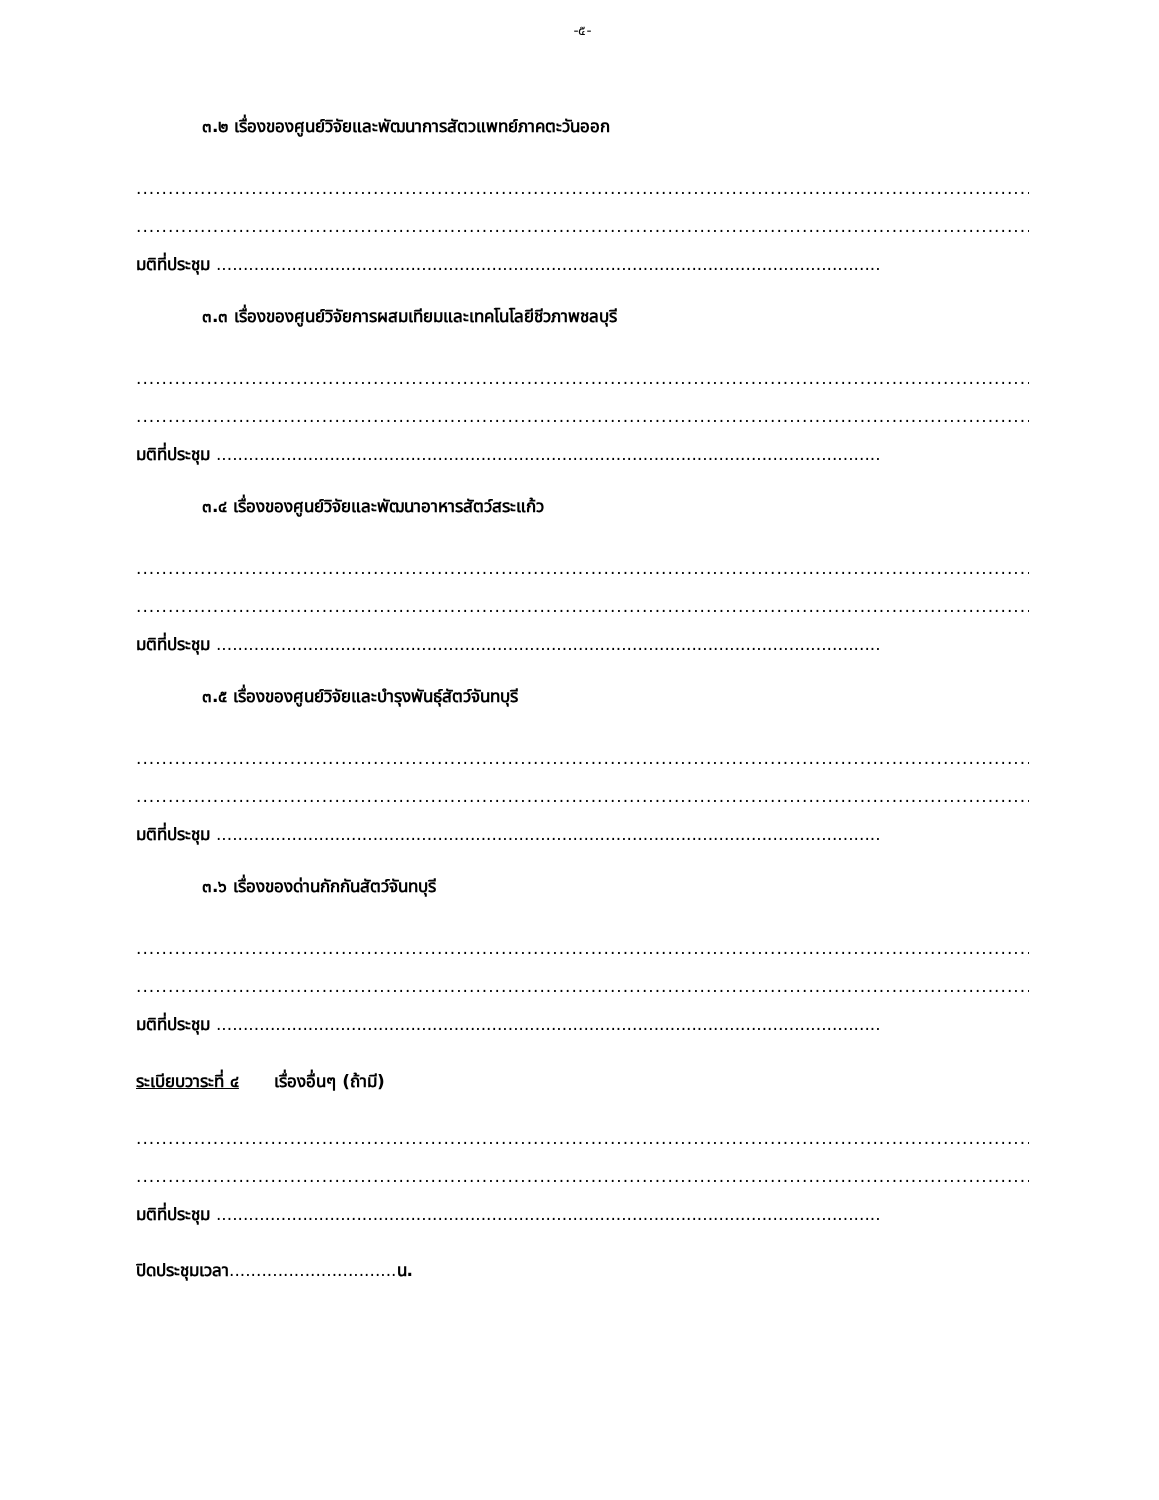-๕-
๓.๒ เรื่องของศูนย์วิจัยและพัฒนาการสัตวแพทย์ภาคตะวันออก
..........................................................................................................................................................
..........................................................................................................................................................
มติที่ประชุม ...........................................................................................................................
๓.๓ เรื่องของศูนย์วิจัยการผสมเทียมและเทคโนโลยีชีวภาพชลบุรี
..........................................................................................................................................................
..........................................................................................................................................................
มติที่ประชุม ...........................................................................................................................
๓.๔ เรื่องของศูนย์วิจัยและพัฒนาอาหารสัตว์สระแก้ว
..........................................................................................................................................................
..........................................................................................................................................................
มติที่ประชุม ...........................................................................................................................
๓.๕ เรื่องของศูนย์วิจัยและบำรุงพันธุ์สัตว์จันทบุรี
..........................................................................................................................................................
..........................................................................................................................................................
มติที่ประชุม ...........................................................................................................................
๓.๖ เรื่องของด่านกักกันสัตว์จันทบุรี
..........................................................................................................................................................
..........................................................................................................................................................
มติที่ประชุม ...........................................................................................................................
ระเบียบวาระที่ ๔ เรื่องอื่นๆ (ถ้ามี)
..........................................................................................................................................................
..........................................................................................................................................................
มติที่ประชุม ...........................................................................................................................
ปิดประชุมเวลา............................... น.